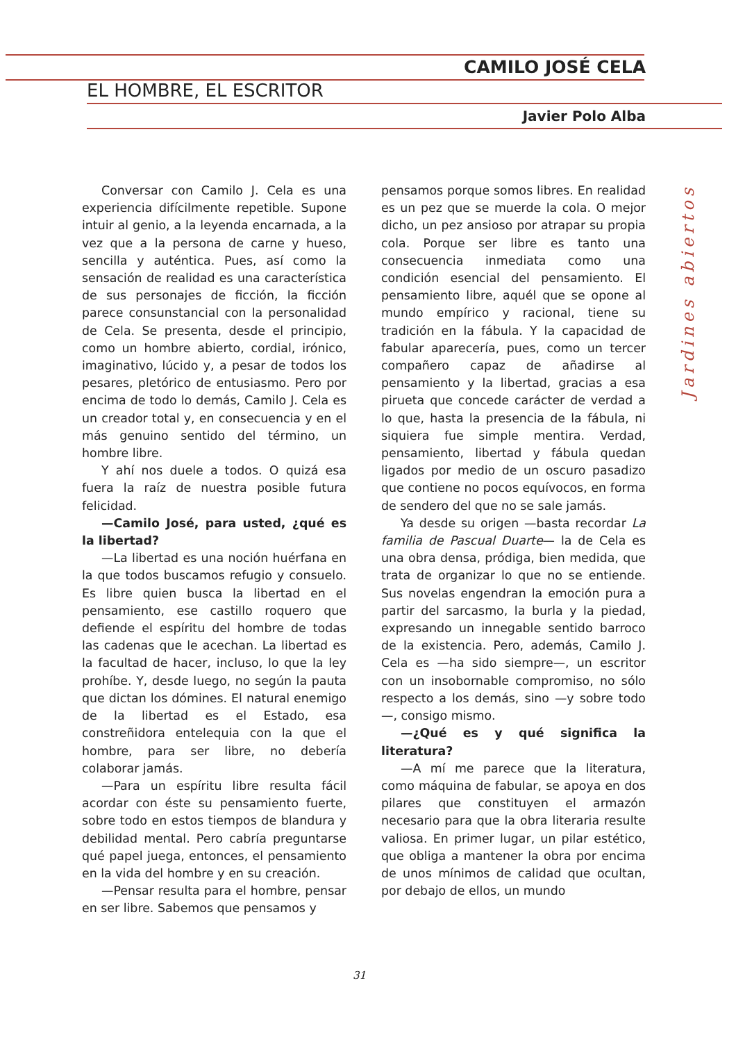CAMILO JOSÉ CELA
EL HOMBRE, EL ESCRITOR
Javier Polo Alba
Conversar con Camilo J. Cela es una experiencia difícilmente repetible. Supone intuir al genio, a la leyenda encarnada, a la vez que a la persona de carne y hueso, sencilla y auténtica. Pues, así como la sensación de realidad es una característica de sus personajes de ficción, la ficción parece consunstancial con la personalidad de Cela. Se presenta, desde el principio, como un hombre abierto, cordial, irónico, imaginativo, lúcido y, a pesar de todos los pesares, pletórico de entusiasmo. Pero por encima de todo lo demás, Camilo J. Cela es un creador total y, en consecuencia y en el más genuino sentido del término, un hombre libre.
Y ahí nos duele a todos. O quizá esa fuera la raíz de nuestra posible futura felicidad.
—Camilo José, para usted, ¿qué es la libertad?
—La libertad es una noción huérfana en la que todos buscamos refugio y consuelo. Es libre quien busca la libertad en el pensamiento, ese castillo roquero que defiende el espíritu del hombre de todas las cadenas que le acechan. La libertad es la facultad de hacer, incluso, lo que la ley prohíbe. Y, desde luego, no según la pauta que dictan los dómines. El natural enemigo de la libertad es el Estado, esa constreñidora entelequia con la que el hombre, para ser libre, no debería colaborar jamás.
—Para un espíritu libre resulta fácil acordar con éste su pensamiento fuerte, sobre todo en estos tiempos de blandura y debilidad mental. Pero cabría preguntarse qué papel juega, entonces, el pensamiento en la vida del hombre y en su creación.
—Pensar resulta para el hombre, pensar en ser libre. Sabemos que pensamos y
pensamos porque somos libres. En realidad es un pez que se muerde la cola. O mejor dicho, un pez ansioso por atrapar su propia cola. Porque ser libre es tanto una consecuencia inmediata como una condición esencial del pensamiento. El pensamiento libre, aquél que se opone al mundo empírico y racional, tiene su tradición en la fábula. Y la capacidad de fabular aparecería, pues, como un tercer compañero capaz de añadirse al pensamiento y la libertad, gracias a esa pirueta que concede carácter de verdad a lo que, hasta la presencia de la fábula, ni siquiera fue simple mentira. Verdad, pensamiento, libertad y fábula quedan ligados por medio de un oscuro pasadizo que contiene no pocos equívocos, en forma de sendero del que no se sale jamás.
Ya desde su origen —basta recordar La familia de Pascual Duarte— la de Cela es una obra densa, pródiga, bien medida, que trata de organizar lo que no se entiende. Sus novelas engendran la emoción pura a partir del sarcasmo, la burla y la piedad, expresando un innegable sentido barroco de la existencia. Pero, además, Camilo J. Cela es —ha sido siempre—, un escritor con un insobornable compromiso, no sólo respecto a los demás, sino —y sobre todo—, consigo mismo.
—¿Qué es y qué significa la literatura?
—A mí me parece que la literatura, como máquina de fabular, se apoya en dos pilares que constituyen el armazón necesario para que la obra literaria resulte valiosa. En primer lugar, un pilar estético, que obliga a mantener la obra por encima de unos mínimos de calidad que ocultan, por debajo de ellos, un mundo
Jardines abiertos
31